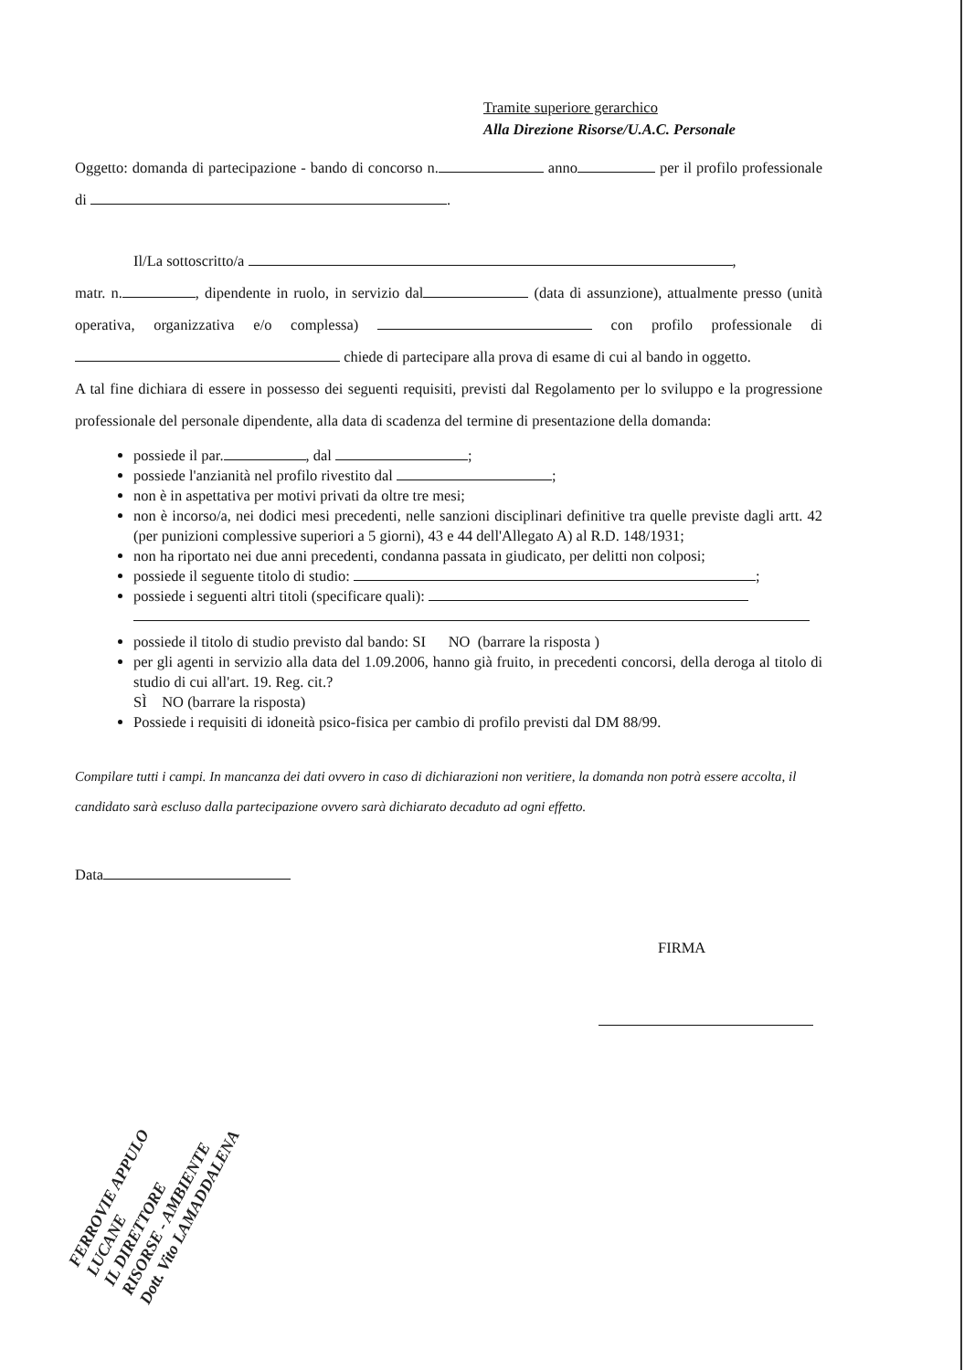Tramite superiore gerarchico
Alla Direzione Risorse/U.A.C. Personale
Oggetto: domanda di partecipazione - bando di concorso n. anno per il profilo professionale di .
Il/La sottoscritto/a ,
matr. n. , dipendente in ruolo, in servizio dal (data di assunzione), attualmente presso (unità operativa, organizzativa e/o complessa) con profilo professionale di chiede di partecipare alla prova di esame di cui al bando in oggetto.
A tal fine dichiara di essere in possesso dei seguenti requisiti, previsti dal Regolamento per lo sviluppo e la progressione professionale del personale dipendente, alla data di scadenza del termine di presentazione della domanda:
possiede il par. , dal ;
possiede l'anzianità nel profilo rivestito dal ;
non è in aspettativa per motivi privati da oltre tre mesi;
non è incorso/a, nei dodici mesi precedenti, nelle sanzioni disciplinari definitive tra quelle previste dagli artt. 42 (per punizioni complessive superiori a 5 giorni), 43 e 44 dell'Allegato A) al R.D. 148/1931;
non ha riportato nei due anni precedenti, condanna passata in giudicato, per delitti non colposi;
possiede il seguente titolo di studio: ;
possiede i seguenti altri titoli (specificare quali):
possiede il titolo di studio previsto dal bando: SI NO (barrare la risposta )
per gli agenti in servizio alla data del 1.09.2006, hanno già fruito, in precedenti concorsi, della deroga al titolo di studio di cui all'art. 19. Reg. cit.?
SÌ NO (barrare la risposta)
Possiede i requisiti di idoneità psico-fisica per cambio di profilo previsti dal DM 88/99.
Compilare tutti i campi. In mancanza dei dati ovvero in caso di dichiarazioni non veritiere, la domanda non potrà essere accolta, il candidato sarà escluso dalla partecipazione ovvero sarà dichiarato decaduto ad ogni effetto.
Data
FIRMA
FERROVIE APPULO LUCANE
IL DIRETTORE
RISORSE - AMBIENTE
Dott. Vito LAMADDALENA